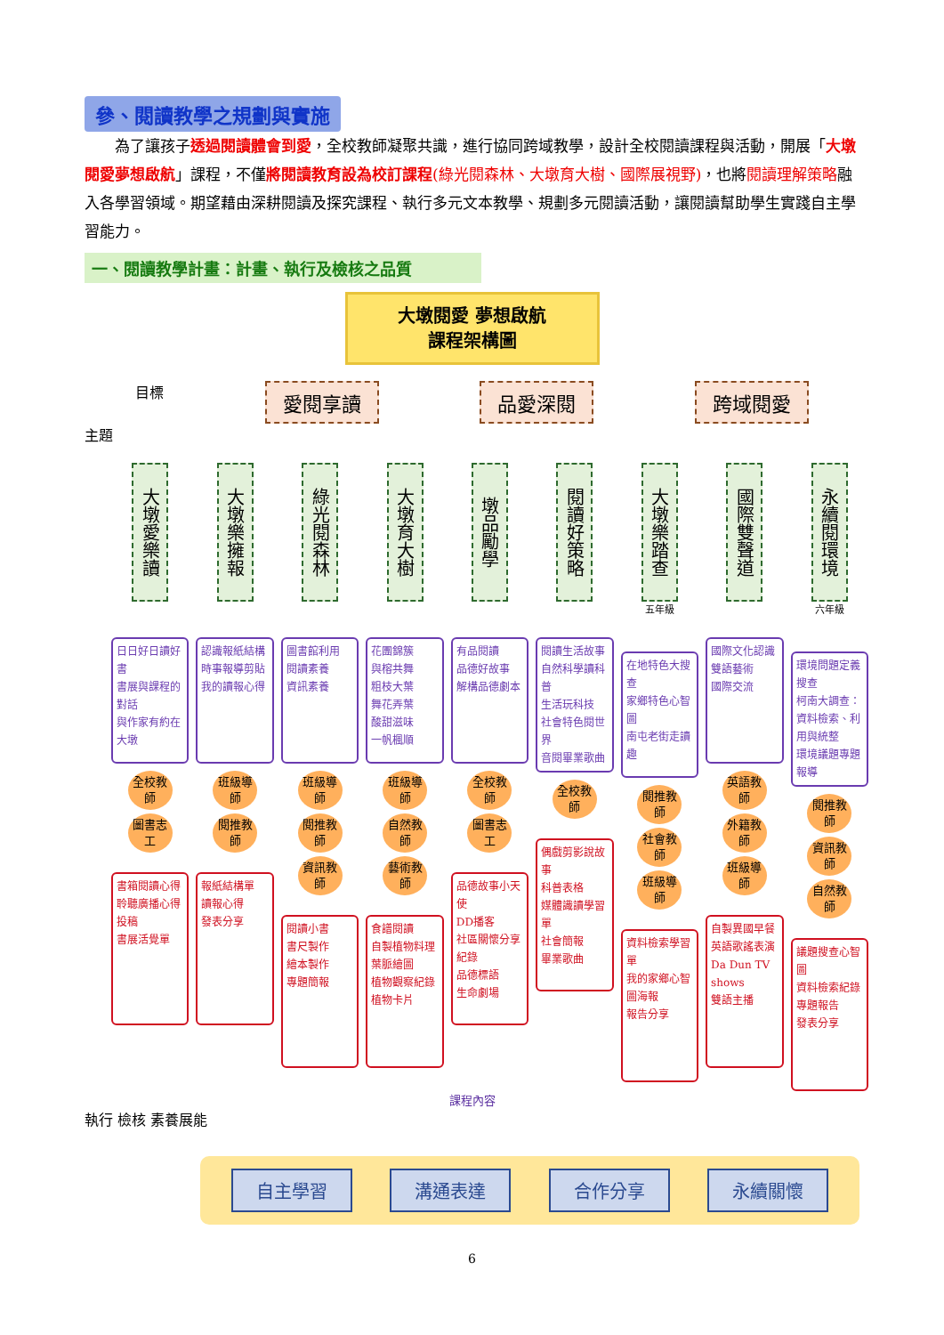參、閱讀教學之規劃與實施
為了讓孩子透過閱讀體會到愛，全校教師凝聚共識，進行協同跨域教學，設計全校閱讀課程與活動，開展「大墩閱愛夢想啟航」課程，不僅將閱讀教育設為校訂課程(綠光閱森林、大墩育大樹、國際展視野)，也將閱讀理解策略融入各學習領域。期望藉由深耕閱讀及探究課程、執行多元文本教學、規劃多元閱讀活動，讓閱讀幫助學生實踐自主學習能力。
一、閱讀教學計畫：計畫、執行及檢核之品質
大墩閱愛 夢想啟航
課程架構圖
目標
愛閱享讀 品愛深閱 跨域閱愛
主題
大墩愛樂讀
日日好日讀好書
書展與課程的對話
與作家有約在大墩
全校教師 圖書志工
書箱閱讀心得
聆聽廣播心得投稿
書展活覺單
大墩樂擁報
認識報紙結構
時事報導剪貼
我的讀報心得
班級導師 閱推教師
報紙結構單
讀報心得
發表分享
綠光閱森林
圖書館利用
閱讀素養
資訊素養
班級導師 閱推教師 資訊教師
閱讀小書
書尺製作
繪本製作
專題簡報
大墩育大樹
花團錦簇
與榕共舞
粗枝大葉
舞花弄葉
酸甜滋味
一帆楓順
班級導師 自然教師 藝術教師
食譜閱讀
自製植物料理
葉脈繪圖
植物觀察紀錄
植物卡片
墩品勵學
有品閱讀
品德好故事
解構品德劇本
全校教師 圖書志工
品德故事小天使
DD播客
社區關懷分享紀錄
品德標語
生命劇場
閱讀好策略
閱讀生活故事
自然科學讀科普
生活玩科技
社會特色閱世界
音閱畢業歌曲
全校教師
偶戲剪影說故事
科普表格
媒體識讀學習單
社會簡報
畢業歌曲
大墩樂踏查
五年級
在地特色大搜查
家鄉特色心智圖
南屯老街走讀趣
閱推教師 社會教師 班級導師
資料檢索學習單
我的家鄉心智圖海報
報告分享
國際雙聲道
國際文化認識
雙語藝術
國際交流
英語教師 外籍教師 班級導師
自製異國早餐
英語歌謠表演
Da Dun TV shows
雙語主播
永續閱環境
六年級
環境問題定義搜查
柯南大調查：資料檢索、利用與統整
環境議題專題報導
閱推教師 資訊教師 自然教師
議題搜查心智圖
資料檢索紀錄
專題報告
發表分享
課程內容
執行 檢核 素養展能
自主學習 溝通表達 合作分享 永續關懷
6